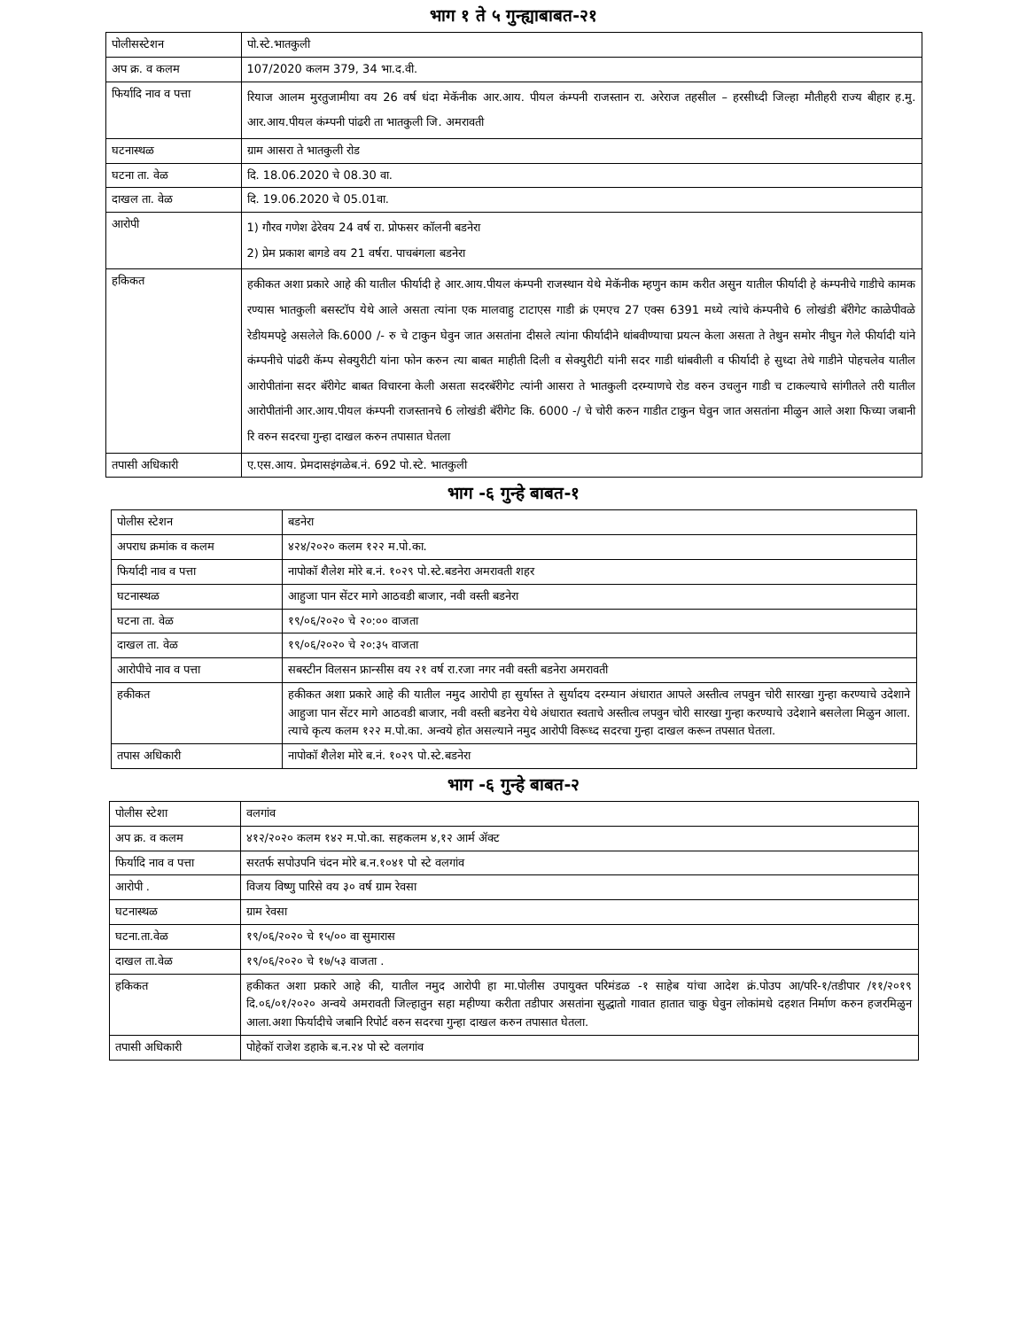भाग १ ते ५ गुन्ह्याबाबत-२१
| पोलीसस्टेशन | पो.स्टे.भातकुली |
| अप क्र. व कलम | 107/2020 कलम 379, 34 भा.द.वी. |
| फिर्यादि नाव व पत्ता | रियाज आलम मुरतुजामीया वय 26 वर्ष धंदा मेकॅनीक आर.आय. पीयल कंम्पनी राजस्तान रा. अरेराज तहसील – हरसीध्दी जिल्हा मौतीहरी राज्य बीहार ह.मु. आर.आय.पीयल कंम्पनी पांढरी ता भातकुली जि. अमरावती |
| घटनास्थळ | ग्राम आसरा ते भातकुली रोड |
| घटना ता. वेळ | दि. 18.06.2020 चे 08.30 वा. |
| दाखल ता. वेळ | दि. 19.06.2020 चे 05.01वा. |
| आरोपी | 1) गौरव गणेश ढेरेवय 24 वर्ष रा. प्रोफसर कॉलनी बडनेरा 2) प्रेम प्रकाश बागडे वय 21 वर्षरा. पाचबंगला बडनेरा |
| हकिकत | हकीकत अशा प्रकारे आहे की यातील फीर्यादी हे आर.आय.पीयल कंम्पनी राजस्थान येथे मेकॅनीक म्हणुन काम करीत असुन यातील फीर्यादी हे कंम्पनीचे गाडीचे कामक रण्यास भातकुली बसस्टॉप येथे आले असता त्यांना एक मालवाहु टाटाएस गाडी क्रं एमएच 27 एक्स 6391 मध्ये त्यांचे कंम्पनीचे 6 लोखंडी बॅरीगेट काळेपीवळे रेडीयमपट्टे असलेले कि.6000 /- रु चे टाकुन घेवुन जात असतांना दीसले त्यांना फीर्यादीने थांबवीण्याचा प्रयत्न केला असता ते तेथुन समोर नीघुन गेले फीर्यादी यांने कंम्पनीचे पांढरी कॅम्प सेक्युरीटी यांना फोन करुन त्या बाबत माहीती दिली व सेक्युरीटी यांनी सदर गाडी थांबवीली व फीर्यादी हे सुध्दा तेथे गाडीने पोहचलेव यातील आरोपीतांना सदर बॅरीगेट बाबत विचारना केली असता सदरबॅरीगेट त्यांनी आसरा ते भातकुली दरम्याणचे रोड वरुन उचलुन गाडी च टाकल्याचे सांगीतले तरी यातील आरोपीतांनी आर.आय.पीयल कंम्पनी राजस्तानचे 6 लोखंडी बॅरीगेट कि. 6000 -/ चे चोरी करुन गाडीत टाकुन घेवुन जात असतांना मीळुन आले अशा फिच्या जबानी रि वरुन सदरचा गुन्हा दाखल करुन तपासात घेतला |
| तपासी अधिकारी | ए.एस.आय. प्रेमदासइंगळेब.नं. 692 पो.स्टे. भातकुली |
भाग -६ गुन्हे बाबत-१
| पोलीस स्टेशन | बडनेरा |
| अपराध क्रमांक व कलम | ४२४/२०२० कलम १२२ म.पो.का. |
| फिर्यादी नाव व पत्ता | नापोकॉ शैलेश मोरे ब.नं. १०२९ पो.स्टे.बडनेरा अमरावती शहर |
| घटनास्थळ | आहुजा पान सेंटर मागे आठवडी बाजार, नवी वस्ती बडनेरा |
| घटना ता. वेळ | १९/०६/२०२० चे २०:०० वाजता |
| दाखल ता. वेळ | १९/०६/२०२० चे २०:३५ वाजता |
| आरोपीचे नाव व पत्ता | सबस्टीन विलसन फ्रान्सीस वय २१ वर्ष रा.रजा नगर नवी वस्ती बडनेरा अमरावती |
| हकीकत | हकीकत अशा प्रकारे आहे की यातील नमुद आरोपी हा सुर्यास्त ते सुर्यादय दरम्यान अंधारात आपले अस्तीत्व लपवुन चोरी सारखा गुन्हा करण्याचे उदेशाने आहुजा पान सेंटर मागे आठवडी बाजार, नवी वस्ती बडनेरा येथे अंधारात स्वताचे अस्तीत्व लपवुन चोरी सारखा गुन्हा करण्याचे उदेशाने बसलेला मिळुन आला. त्याचे कृत्य कलम १२२ म.पो.का. अन्वये होत असल्याने नमुद आरोपी विरूध्द सदरचा गुन्हा दाखल करून तपसात घेतला. |
| तपास अधिकारी | नापोकॉ शैलेश मोरे ब.नं. १०२९ पो.स्टे.बडनेरा |
भाग -६ गुन्हे बाबत-२
| पोलीस स्टेशा | वलगांव |
| अप क्र. व कलम | ४१२/२०२० कलम १४२ म.पो.का. सहकलम ४,१२ आर्म ॲक्ट |
| फिर्यादि नाव व पत्ता | सरतर्फ सपोउपनि चंदन मोरे ब.न.१०४१ पो स्टे वलगांव |
| आरोपी . | विजय विष्णु पारिसे वय ३० वर्ष ग्राम रेवसा |
| घटनास्थळ | ग्राम रेवसा |
| घटना.ता.वेळ | १९/०६/२०२० चे १५/०० वा सुमारास |
| दाखल ता.वेळ | १९/०६/२०२० चे १७/५३ वाजता . |
| हकिकत | हकीकत अशा प्रकारे आहे की, यातील नमुद आरोपी हा मा.पोलीस उपायुक्त परिमंडळ -१ साहेब यांचा आदेश क्रं.पोउप आ/परि-१/तडीपार /११/२०१९ दि.०६/०१/२०२० अन्वये अमरावती जिल्हातुन सहा महीण्या करीता तडीपार असतांना सुद्धातो गावात हातात चाकु घेवुन लोकांमधे दहशत निर्माण करुन हजरमिळुन आला.अशा फिर्यादीचे जबानि रिपोर्ट वरुन सदरचा गुन्हा दाखल करुन तपासात घेतला. |
| तपासी अधिकारी | पोहेकॉ राजेश डहाके ब.न.२४ पो स्टे वलगांव |